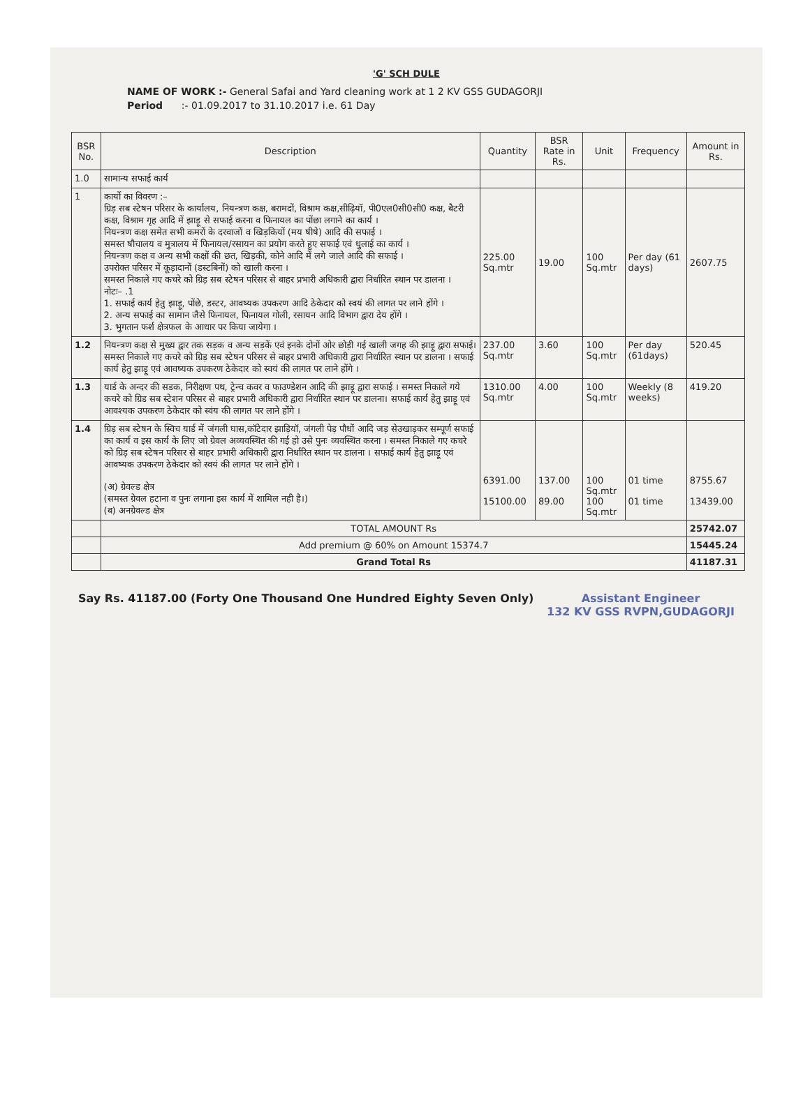'G' SCH DULE
NAME OF WORK :- General Safai and Yard cleaning work at 1 2 KV GSS GUDAGORJI
Period :- 01.09.2017 to 31.10.2017 i.e. 61 Day
| BSR No. | Description | Quantity | BSR Rate in Rs. | Unit | Frequency | Amount in Rs. |
| --- | --- | --- | --- | --- | --- | --- |
| 1.0 | सामान्य सफाई कार्य | | | | | |
| 1 | कार्यो का विवरण :– ग्रिड़ सब स्टेषन परिसर के कार्यालय, नियन्त्रण कक्ष, बरामदों, विश्राम कक्ष,सीढ़ियॉ, पी0एल0सी0सी0 कक्ष, बैटरी कक्ष, विश्राम गृह आदि में झाड़ू से सफाई करना व फिनायल का पोंछा लगाने का कार्य । नियन्त्रण कक्ष समेत सभी कमरों के दरवाजों व खिड़कियों (मय षीषे) आदि की सफाई । समस्त षौचालय व मुत्रालय में फिनायल/रसायन का प्रयोग करते हुए सफाई एवं धुलाई का कार्य । नियन्त्रण कक्ष व अन्य सभी कक्षों की छत, खिड़की, कोने आदि में लगे जाले आदि की सफाई । उपरोक्त परिसर में कूड़ादानों (डस्टबिनों) को खाली करना । समस्त निकाले गए कचरे को ग्रिड़ सब स्टेषन परिसर से बाहर प्रभारी अधिकारी द्वारा निर्धारित स्थान पर डालना । नोटः– .1 1. सफाई कार्य हेतु झाड़ू, पोंछे, डस्टर, आवष्यक उपकरण आदि ठेकेदार को स्वयं की लागत पर लाने होंगे । 2. अन्य सफाई का सामान जैसे फिनायल, फिनायल गोली, रसायन आदि विभाग द्वारा देय होंगे । 3. भुगतान फर्श क्षेत्रफल के आधार पर किया जायेगा । | 225.00 Sq.mtr | 19.00 | 100 Sq.mtr | Per day (61 days) | 2607.75 |
| 1.2 | नियन्त्रण कक्ष से मुख्य द्वार तक सड़क व अन्य सड़कें एवं इनके दोनों ओर छोड़ी गई खाली जगह की झाड़ू द्वारा सफाई।समस्त निकाले गए कचरे को ग्रिड़ सब स्टेषन परिसर से बाहर प्रभारी अधिकारी द्वारा निर्धारित स्थान पर डालना । सफाई कार्य हेतु झाड़ू एवं आवष्यक उपकरण ठेकेदार को स्वयं की लागत पर लाने होंगे । | 237.00 Sq.mtr | 3.60 | 100 Sq.mtr | Per day (61days) | 520.45 |
| 1.3 | यार्ड के अन्दर की सडक, निरीक्षण पथ, ट्रेन्च कवर व फाउण्डेशन आदि की झाड़ू द्वारा सफाई । समस्त निकाले गये कचरे को ग्रिड सब स्टेशन परिसर से बाहर प्रभारी अधिकारी द्वारा निर्धारित स्थान पर डालना। सफाई कार्य हेतु झाड़ू एवं आवश्यक उपकरण ठेकेदार को स्वंय की लागत पर लाने होंगे । | 1310.00 Sq.mtr | 4.00 | 100 Sq.mtr | Weekly (8 weeks) | 419.20 |
| 1.4 | ग्रिड़ सब स्टेषन के स्विच यार्ड में जंगली घास,कॉटेदार झाड़ियॉ, जंगली पेड़ पौधों आदि जड़ सेउखाड़कर सम्पूर्ण सफाई का कार्य व इस कार्य के लिए जो ग्रेवल अव्यवस्थित की गई हो उसे पुनः व्यवस्थित करना । समस्त निकाले गए कचरे को ग्रिड़ सब स्टेषन परिसर से बाहर प्रभारी अधिकारी द्वारा निर्धारित स्थान पर डालना । सफाई कार्य हेतु झाड़ू एवं आवष्यक उपकरण ठेकेदार को स्वयं की लागत पर लाने होंगे । (अ) ग्रेवल्ड क्षेत्र (समस्त ग्रेवल हटाना व पुनः लगाना इस कार्य में शामिल नही है।) (ब) अनग्रेवल्ड क्षेत्र | 6391.00 15100.00 | 137.00 89.00 | 100 Sq.mtr 100 Sq.mtr | 01 time 01 time | 8755.67 13439.00 |
| | TOTAL AMOUNT Rs | | | | | 25742.07 |
| | Add premium @ 60% on Amount 15374.7 | | | | | 15445.24 |
| | Grand Total Rs | | | | | 41187.31 |
Say Rs. 41187.00 (Forty One Thousand One Hundred Eighty Seven Only) Assistant Engineer
132 KV GSS RVPN,GUDAGORJI